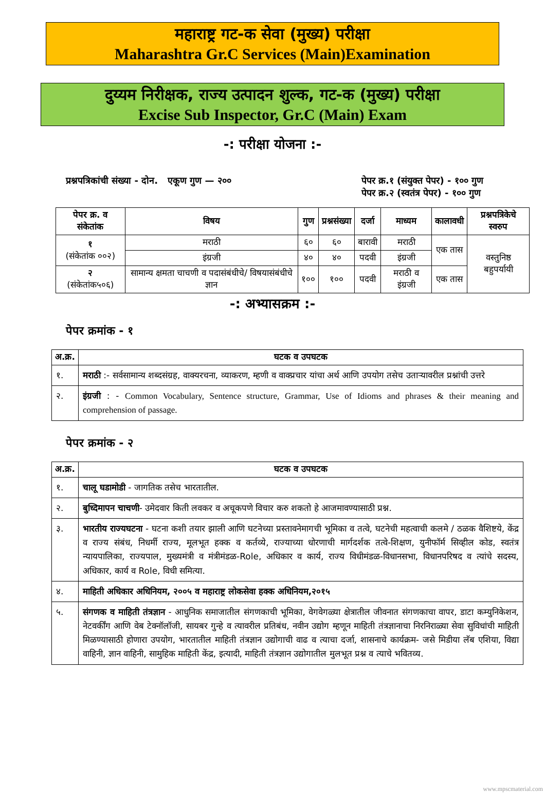महाराष्ट्र गट-क सेवा (मुख्य) परीक्षा
Maharashtra Gr.C Services (Main)Examination
दुय्यम निरीक्षक, राज्य उत्पादन शुल्क, गट-क (मुख्य) परीक्षा
Excise Sub Inspector, Gr.C (Main) Exam
-: परीक्षा योजना :-
प्रश्नपत्रिकांची संख्या - दोन. एकूण गुण — २००
पेपर क्र.१ (संयुक्त पेपर) - १०० गुण
पेपर क्र.२ (स्वतंत्र पेपर) - १०० गुण
| पेपर क्र. व संकेतांक | विषय | गुण | प्रश्नसंख्या | दर्जा | माध्यम | कालावधी | प्रश्नपत्रिकेचे स्वरुप |
| --- | --- | --- | --- | --- | --- | --- | --- |
| १ (संकेतांक ००२) | मराठी | ६० | ६० | बारावी | मराठी | एक तास | वस्तुनिष्ठ बहुपर्यायी |
| | इंग्रजी | ४० | ४० | पदवी | इंग्रजी | | |
| २ (संकेतांक५०६) | सामान्य क्षमता चाचणी व पदासंबंधीचे/ विषयासंबंधीचे ज्ञान | १०० | १०० | पदवी | मराठी व इंग्रजी | एक तास | |
-: अभ्यासक्रम :-
पेपर क्रमांक - १
| अ.क्र. | घटक व उपघटक |
| --- | --- |
| १. | मराठी :- सर्वसामान्य शब्दसंग्रह, वाक्यरचना, व्याकरण, म्हणी व वाक्प्रचार यांचा अर्थ आणि उपयोग तसेच उताऱ्यावरील प्रश्नांची उत्तरे |
| २. | इंग्रजी : - Common Vocabulary, Sentence structure, Grammar, Use of Idioms and phrases & their meaning and comprehension of passage. |
पेपर क्रमांक - २
| अ.क्र. | घटक व उपघटक |
| --- | --- |
| १. | चालू घडामोडी - जागतिक तसेच भारतातील. |
| २. | बुध्दिमापन चाचणी - उमेदवार किती लवकर व अचूकपणे विचार करु शकतो हे आजमावण्यासाठी प्रश्न. |
| ३. | भारतीय राज्यघटना - घटना कशी तयार झाली आणि घटनेच्या प्रस्तावनेमागची भूमिका व तत्वे, घटनेची महत्वाची कलमे / ठळक वैशिष्टये, केंद्र व राज्य संबंध, निधर्मी राज्य, मूलभूत हक्क व कर्तव्ये, राज्याच्या धोरणाची मार्गदर्शक तत्वे-शिक्षण, युनीफॉर्म सिव्हील कोड, स्वतंत्र न्यायपालिका, राज्यपाल, मुख्यमंत्री व मंत्रीमंडळ-Role, अधिकार व कार्य, राज्य विधीमंडळ-विधानसभा, विधानपरिषद व त्यांचे सदस्य, अधिकार, कार्य व Role, विधी समित्या. |
| ४. | माहिती अधिकार अधिनियम, २००५ व महाराष्ट्र लोकसेवा हक्क अधिनियम,२०१५ |
| ५. | संगणक व माहिती तंत्रज्ञान - आधुनिक समाजातील संगणकाची भूमिका, वेगवेगळ्या क्षेत्रातील जीवनात संगणकाचा वापर, डाटा कम्युनिकेशन, नेटवर्कींग आणि वेब टेक्नॉलॉजी, सायबर गुन्हे व त्यावरील प्रतिबंध, नवीन उद्योग म्हणून माहिती तंत्रज्ञानाचा निरनिराळ्या सेवा सुविधांची माहिती मिळण्यासाठी होणारा उपयोग, भारतातील माहिती तंत्रज्ञान उद्योगाची वाढ व त्याचा दर्जा, शासनाचे कार्यक्रम- जसे मिडीया लॅब एशिया, विद्या वाहिनी, ज्ञान वाहिनी, सामुहिक माहिती केंद्र, इत्यादी, माहिती तंत्रज्ञान उद्योगातील मुलभूत प्रश्न व त्याचे भवितव्य. |
www.mpscmaterial.com